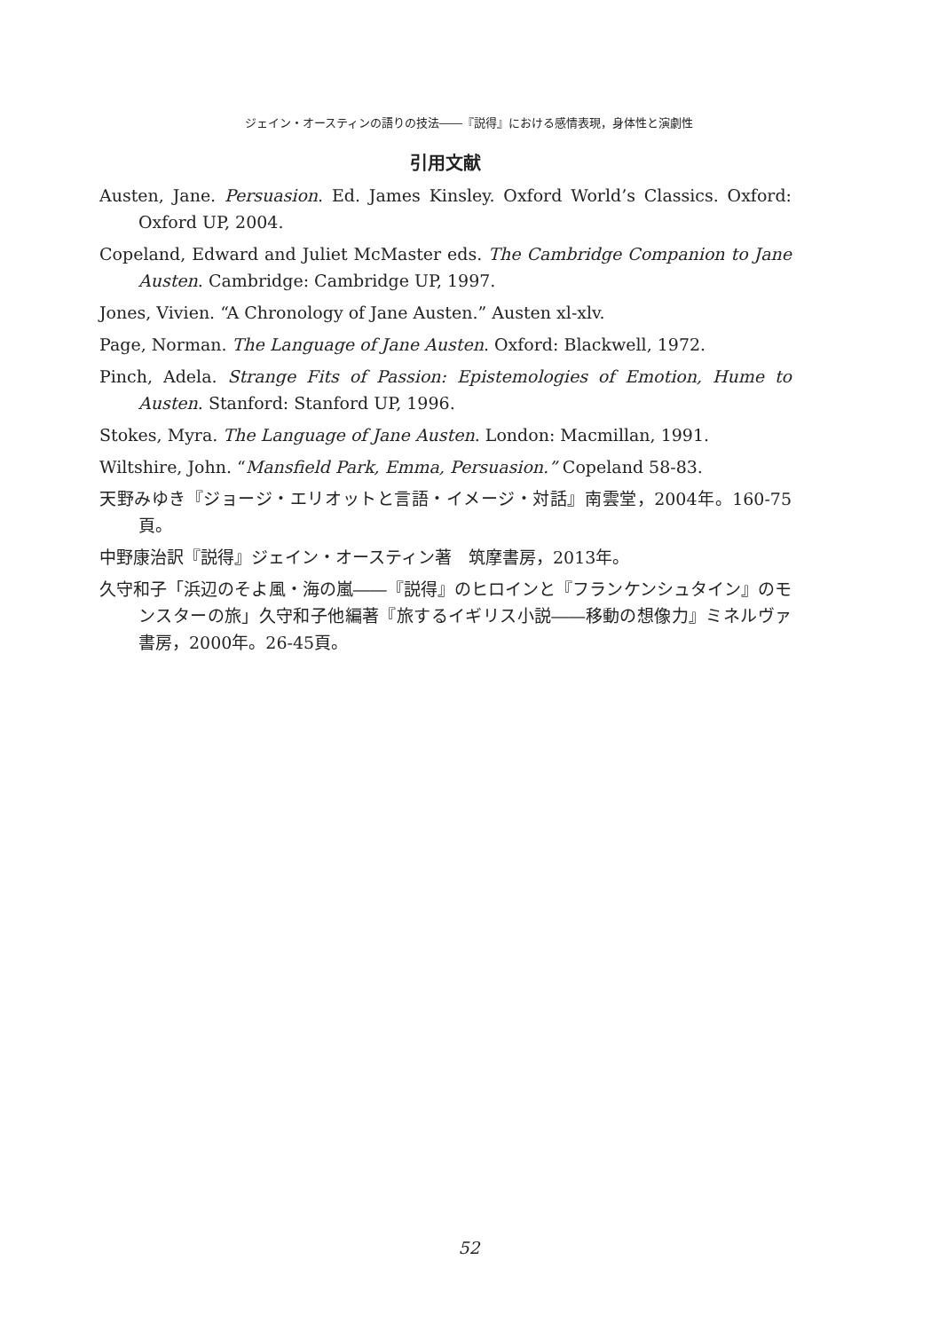ジェイン・オースティンの語りの技法――『説得』における感情表現，身体性と演劇性
引用文献
Austen, Jane. Persuasion. Ed. James Kinsley. Oxford World’s Classics. Oxford: Oxford UP, 2004.
Copeland, Edward and Juliet McMaster eds. The Cambridge Companion to Jane Austen. Cambridge: Cambridge UP, 1997.
Jones, Vivien. “A Chronology of Jane Austen.” Austen xl-xlv.
Page, Norman. The Language of Jane Austen. Oxford: Blackwell, 1972.
Pinch, Adela. Strange Fits of Passion: Epistemologies of Emotion, Hume to Austen. Stanford: Stanford UP, 1996.
Stokes, Myra. The Language of Jane Austen. London: Macmillan, 1991.
Wiltshire, John. “Mansfield Park, Emma, Persuasion.” Copeland 58-83.
天野みゆき『ジョージ・エリオットと言語・イメージ・対話』南雲堂，2004年。160-75頁。
中野康治訳『説得』ジェイン・オースティン著　筑摩書房，2013年。
久守和子「浜辺のそよ風・海の嵐――『説得』のヒロインと『フランケンシュタイン』のモンスターの旅」久守和子他編著『旅するイギリス小説――移動の想像力』ミネルヴァ書房，2000年。26-45頁。
52